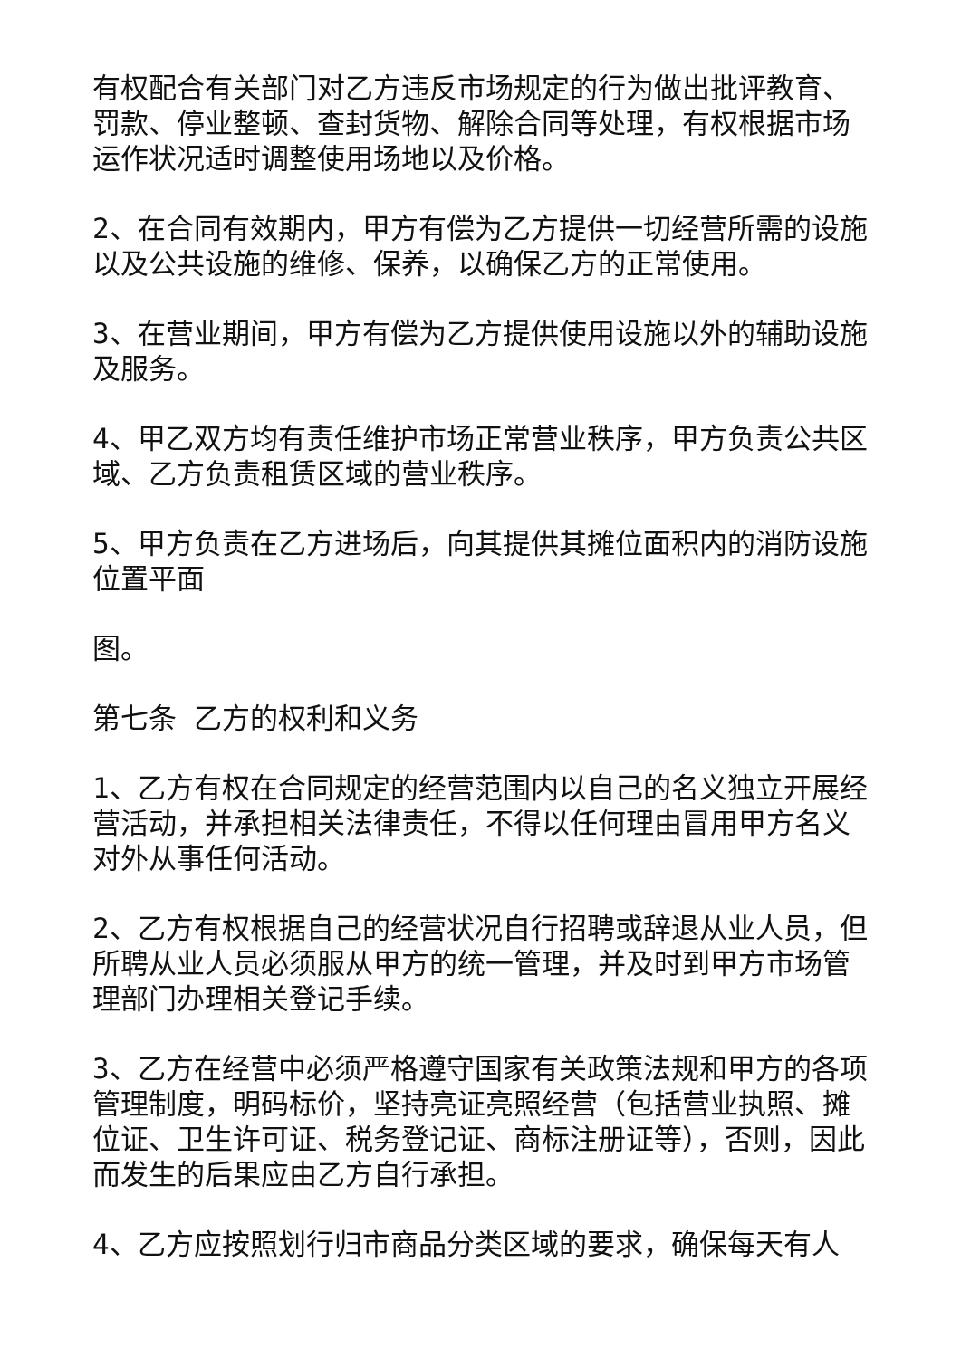有权配合有关部门对乙方违反市场规定的行为做出批评教育、罚款、停业整顿、查封货物、解除合同等处理，有权根据市场运作状况适时调整使用场地以及价格。
2、在合同有效期内，甲方有偿为乙方提供一切经营所需的设施以及公共设施的维修、保养，以确保乙方的正常使用。
3、在营业期间，甲方有偿为乙方提供使用设施以外的辅助设施及服务。
4、甲乙双方均有责任维护市场正常营业秩序，甲方负责公共区域、乙方负责租赁区域的营业秩序。
5、甲方负责在乙方进场后，向其提供其摊位面积内的消防设施位置平面
图。
第七条 乙方的权利和义务
1、乙方有权在合同规定的经营范围内以自己的名义独立开展经营活动，并承担相关法律责任，不得以任何理由冒用甲方名义对外从事任何活动。
2、乙方有权根据自己的经营状况自行招聘或辞退从业人员，但所聘从业人员必须服从甲方的统一管理，并及时到甲方市场管理部门办理相关登记手续。
3、乙方在经营中必须严格遵守国家有关政策法规和甲方的各项管理制度，明码标价，坚持亮证亮照经营（包括营业执照、摊位证、卫生许可证、税务登记证、商标注册证等），否则，因此而发生的后果应由乙方自行承担。
4、乙方应按照划行归市商品分类区域的要求，确保每天有人